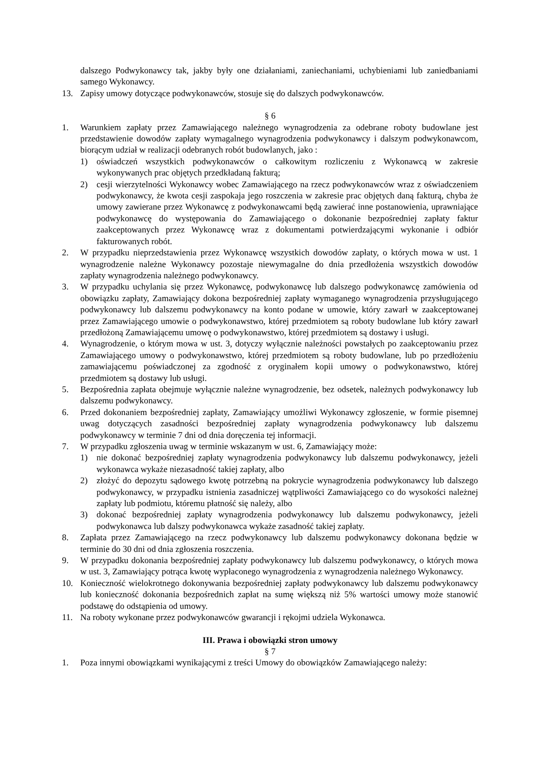dalszego Podwykonawcy tak, jakby były one działaniami, zaniechaniami, uchybieniami lub zaniedbaniami samego Wykonawcy.
13. Zapisy umowy dotyczące podwykonawców, stosuje się do dalszych podwykonawców.
§ 6
1. Warunkiem zapłaty przez Zamawiającego należnego wynagrodzenia za odebrane roboty budowlane jest przedstawienie dowodów zapłaty wymagalnego wynagrodzenia podwykonawcy i dalszym podwykonawcom, biorącym udział w realizacji odebranych robót budowlanych, jako :
1) oświadczeń wszystkich podwykonawców o całkowitym rozliczeniu z Wykonawcą w zakresie wykonywanych prac objętych przedkładaną fakturą;
2) cesji wierzytelności Wykonawcy wobec Zamawiającego na rzecz podwykonawców wraz z oświadczeniem podwykonawcy, że kwota cesji zaspokaja jego roszczenia w zakresie prac objętych daną fakturą, chyba że umowy zawierane przez Wykonawcę z podwykonawcami będą zawierać inne postanowienia, uprawniające podwykonawcę do występowania do Zamawiającego o dokonanie bezpośredniej zapłaty faktur zaakceptowanych przez Wykonawcę wraz z dokumentami potwierdzającymi wykonanie i odbiór fakturowanych robót.
2. W przypadku nieprzedstawienia przez Wykonawcę wszystkich dowodów zapłaty, o których mowa w ust. 1 wynagrodzenie należne Wykonawcy pozostaje niewymagalne do dnia przedłożenia wszystkich dowodów zapłaty wynagrodzenia należnego podwykonawcy.
3. W przypadku uchylania się przez Wykonawcę, podwykonawcę lub dalszego podwykonawcę zamówienia od obowiązku zapłaty, Zamawiający dokona bezpośredniej zapłaty wymaganego wynagrodzenia przysługującego podwykonawcy lub dalszemu podwykonawcy na konto podane w umowie, który zawarł w zaakceptowanej przez Zamawiającego umowie o podwykonawstwo, której przedmiotem są roboty budowlane lub który zawarł przedłożoną Zamawiającemu umowę o podwykonawstwo, której przedmiotem są dostawy i usługi.
4. Wynagrodzenie, o którym mowa w ust. 3, dotyczy wyłącznie należności powstałych po zaakceptowaniu przez Zamawiającego umowy o podwykonawstwo, której przedmiotem są roboty budowlane, lub po przedłożeniu zamawiającemu poświadczonej za zgodność z oryginałem kopii umowy o podwykonawstwo, której przedmiotem są dostawy lub usługi.
5. Bezpośrednia zapłata obejmuje wyłącznie należne wynagrodzenie, bez odsetek, należnych podwykonawcy lub dalszemu podwykonawcy.
6. Przed dokonaniem bezpośredniej zapłaty, Zamawiający umożliwi Wykonawcy zgłoszenie, w formie pisemnej uwag dotyczących zasadności bezpośredniej zapłaty wynagrodzenia podwykonawcy lub dalszemu podwykonawcy w terminie 7 dni od dnia doręczenia tej informacji.
7. W przypadku zgłoszenia uwag w terminie wskazanym w ust. 6, Zamawiający może:
1) nie dokonać bezpośredniej zapłaty wynagrodzenia podwykonawcy lub dalszemu podwykonawcy, jeżeli wykonawca wykaże niezasadność takiej zapłaty, albo
2) złożyć do depozytu sądowego kwotę potrzebną na pokrycie wynagrodzenia podwykonawcy lub dalszego podwykonawcy, w przypadku istnienia zasadniczej wątpliwości Zamawiającego co do wysokości należnej zapłaty lub podmiotu, któremu płatność się należy, albo
3) dokonać bezpośredniej zapłaty wynagrodzenia podwykonawcy lub dalszemu podwykonawcy, jeżeli podwykonawca lub dalszy podwykonawca wykaże zasadność takiej zapłaty.
8. Zapłata przez Zamawiającego na rzecz podwykonawcy lub dalszemu podwykonawcy dokonana będzie w terminie do 30 dni od dnia zgłoszenia roszczenia.
9. W przypadku dokonania bezpośredniej zapłaty podwykonawcy lub dalszemu podwykonawcy, o których mowa w ust. 3, Zamawiający potrąca kwotę wypłaconego wynagrodzenia z wynagrodzenia należnego Wykonawcy.
10. Konieczność wielokrotnego dokonywania bezpośredniej zapłaty podwykonawcy lub dalszemu podwykonawcy lub konieczność dokonania bezpośrednich zapłat na sumę większą niż 5% wartości umowy może stanowić podstawę do odstąpienia od umowy.
11. Na roboty wykonane przez podwykonawców gwarancji i rękojmi udziela Wykonawca.
III. Prawa i obowiązki stron umowy
§ 7
1. Poza innymi obowiązkami wynikającymi z treści Umowy do obowiązków Zamawiającego należy: